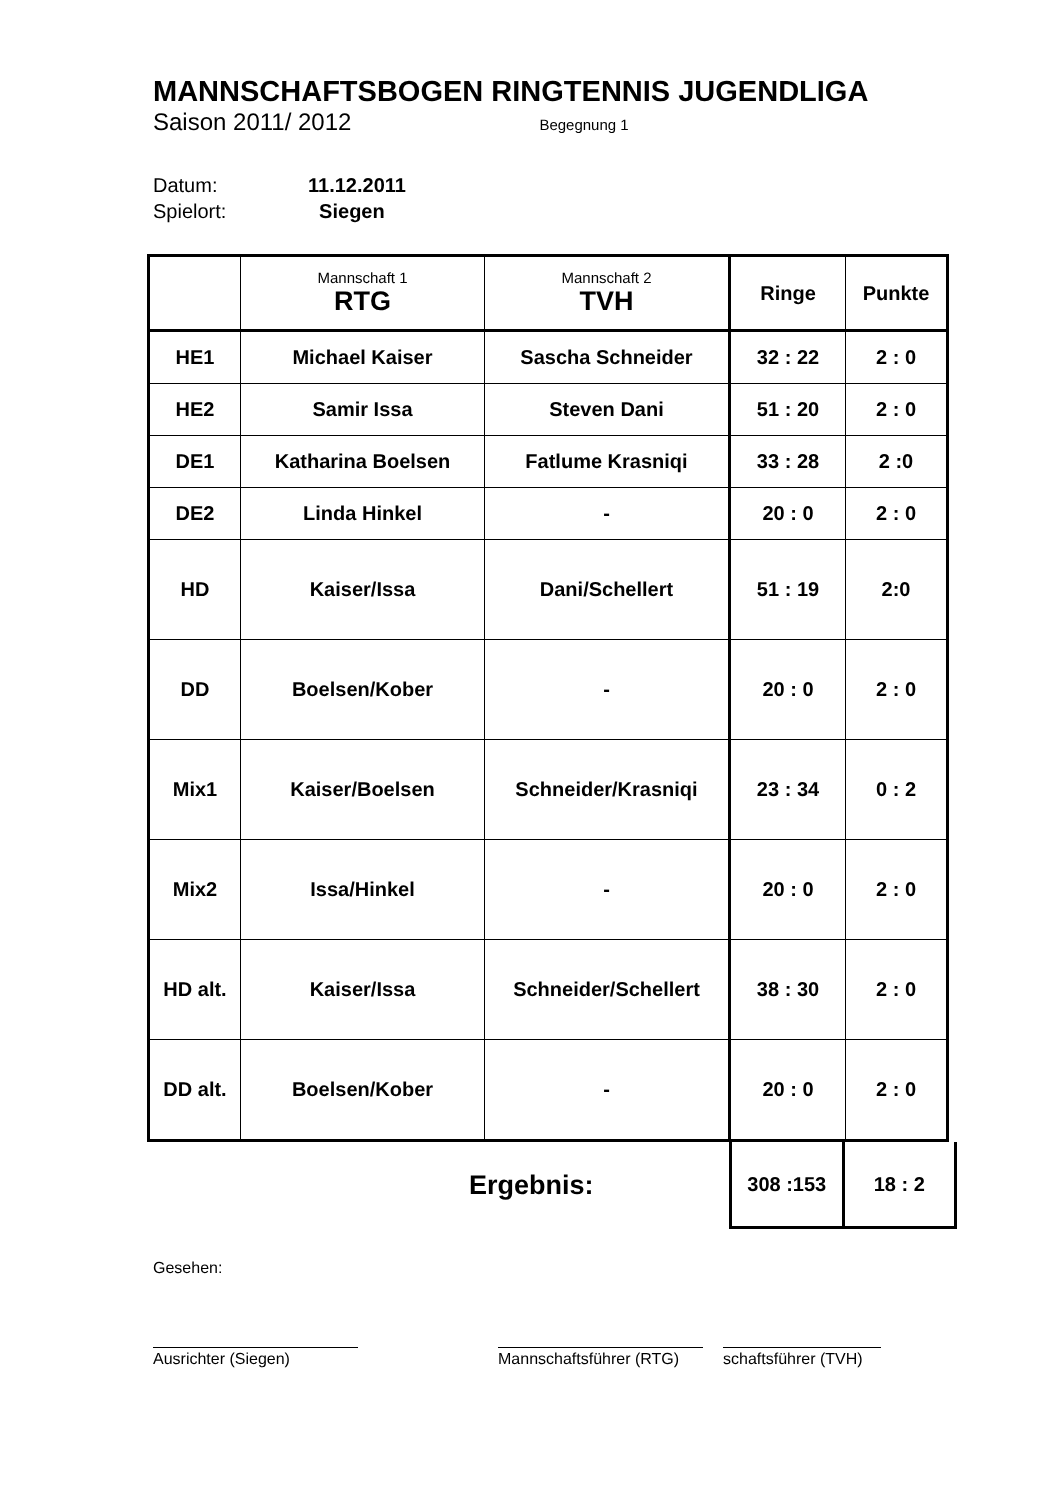MANNSCHAFTSBOGEN RINGTENNIS JUGENDLIGA
Saison 2011/ 2012 Begegnung 1
Datum: 11.12.2011
Spielort: Siegen
| | Mannschaft 1 RTG | Mannschaft 2 TVH | Ringe | Punkte |
| HE1 | Michael Kaiser | Sascha Schneider | 32 : 22 | 2 : 0 |
| HE2 | Samir Issa | Steven Dani | 51 : 20 | 2 : 0 |
| DE1 | Katharina Boelsen | Fatlume Krasniqi | 33 : 28 | 2 :0 |
| DE2 | Linda Hinkel | - | 20 : 0 | 2 : 0 |
| HD | Kaiser/Issa | Dani/Schellert | 51 : 19 | 2:0 |
| DD | Boelsen/Kober | - | 20 : 0 | 2 : 0 |
| Mix1 | Kaiser/Boelsen | Schneider/Krasniqi | 23 : 34 | 0 : 2 |
| Mix2 | Issa/Hinkel | - | 20 : 0 | 2 : 0 |
| HD alt. | Kaiser/Issa | Schneider/Schellert | 38 : 30 | 2 : 0 |
| DD alt. | Boelsen/Kober | - | 20 : 0 | 2 : 0 |
Ergebnis:
| 308 :153 | 18 : 2 |
Gesehen:
Ausrichter (Siegen) Mannschaftsführer (RTG)
schaftsführer (TVH)